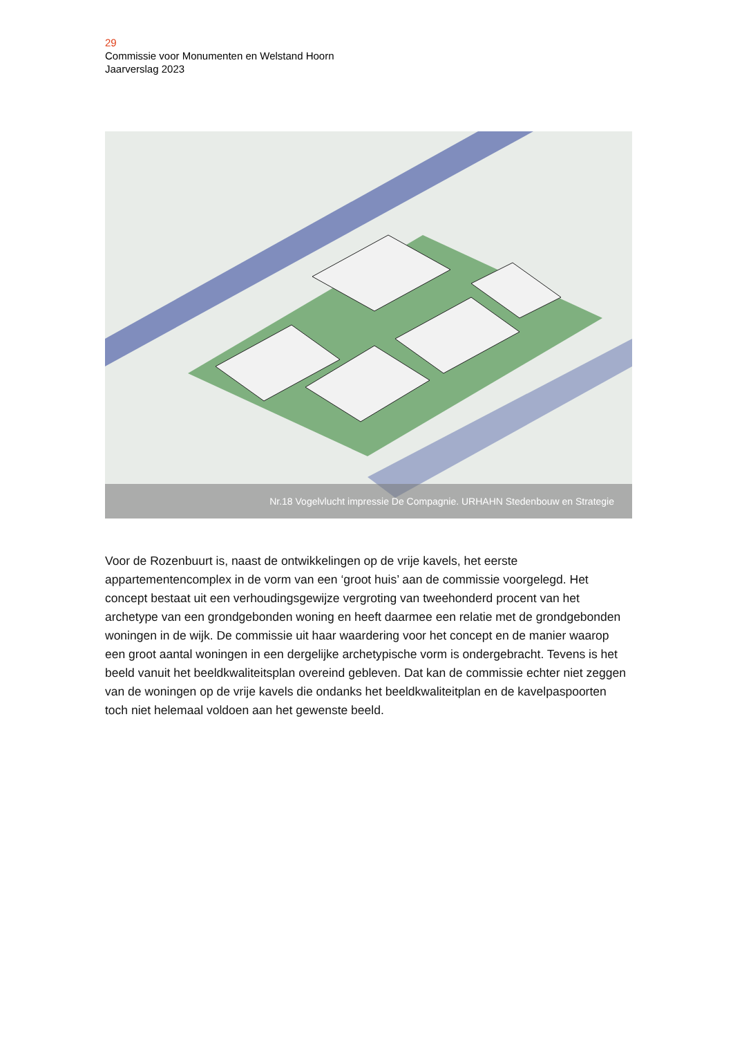29
Commissie voor Monumenten en Welstand Hoorn
Jaarverslag 2023
Nr.18 Vogelvlucht impressie De Compagnie. URHAHN Stedenbouw en Strategie
Voor de Rozenbuurt is, naast de ontwikkelingen op de vrije kavels, het eerste appartementencomplex in de vorm van een ‘groot huis’ aan de commissie voorgelegd. Het concept bestaat uit een verhoudingsgewijze vergroting van tweehonderd procent van het archetype van een grondgebonden woning en heeft daarmee een relatie met de grondgebonden woningen in de wijk. De commissie uit haar waardering voor het concept en de manier waarop een groot aantal woningen in een dergelijke archetypische vorm is ondergebracht. Tevens is het beeld vanuit het beeldkwaliteitsplan overeind gebleven. Dat kan de commissie echter niet zeggen van de woningen op de vrije kavels die ondanks het beeldkwaliteitplan en de kavelpaspoorten toch niet helemaal voldoen aan het gewenste beeld.